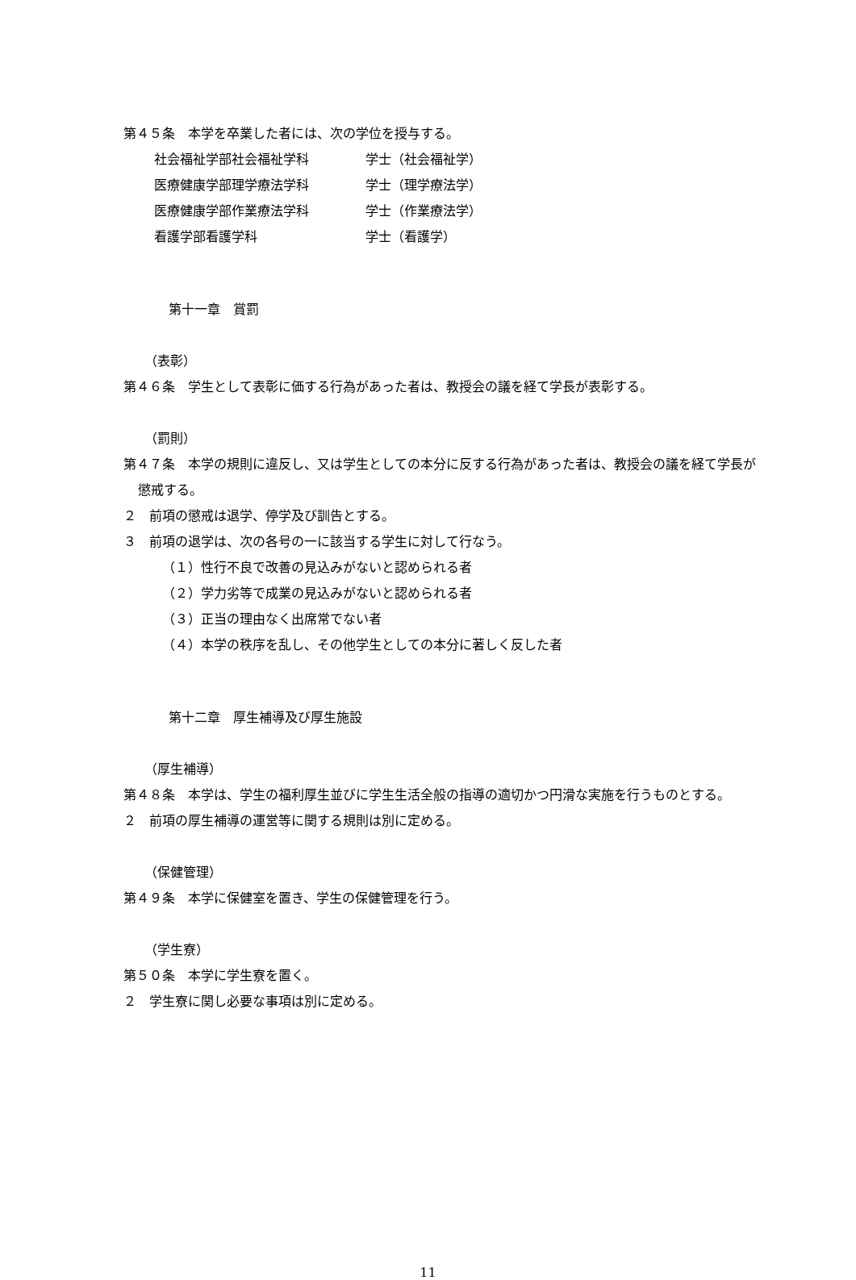第４５条　本学を卒業した者には、次の学位を授与する。
| 社会福祉学部社会福祉学科 | 学士（社会福祉学） |
| 医療健康学部理学療法学科 | 学士（理学療法学） |
| 医療健康学部作業療法学科 | 学士（作業療法学） |
| 看護学部看護学科 | 学士（看護学） |
第十一章　賞罰
（表彰）
第４６条　学生として表彰に価する行為があった者は、教授会の議を経て学長が表彰する。
（罰則）
第４７条　本学の規則に違反し、又は学生としての本分に反する行為があった者は、教授会の議を経て学長が懲戒する。
２　前項の懲戒は退学、停学及び訓告とする。
３　前項の退学は、次の各号の一に該当する学生に対して行なう。
（１）性行不良で改善の見込みがないと認められる者
（２）学力劣等で成業の見込みがないと認められる者
（３）正当の理由なく出席常でない者
（４）本学の秩序を乱し、その他学生としての本分に著しく反した者
第十二章　厚生補導及び厚生施設
（厚生補導）
第４８条　本学は、学生の福利厚生並びに学生生活全般の指導の適切かつ円滑な実施を行うものとする。
２　前項の厚生補導の運営等に関する規則は別に定める。
（保健管理）
第４９条　本学に保健室を置き、学生の保健管理を行う。
（学生寮）
第５０条　本学に学生寮を置く。
２　学生寮に関し必要な事項は別に定める。
11